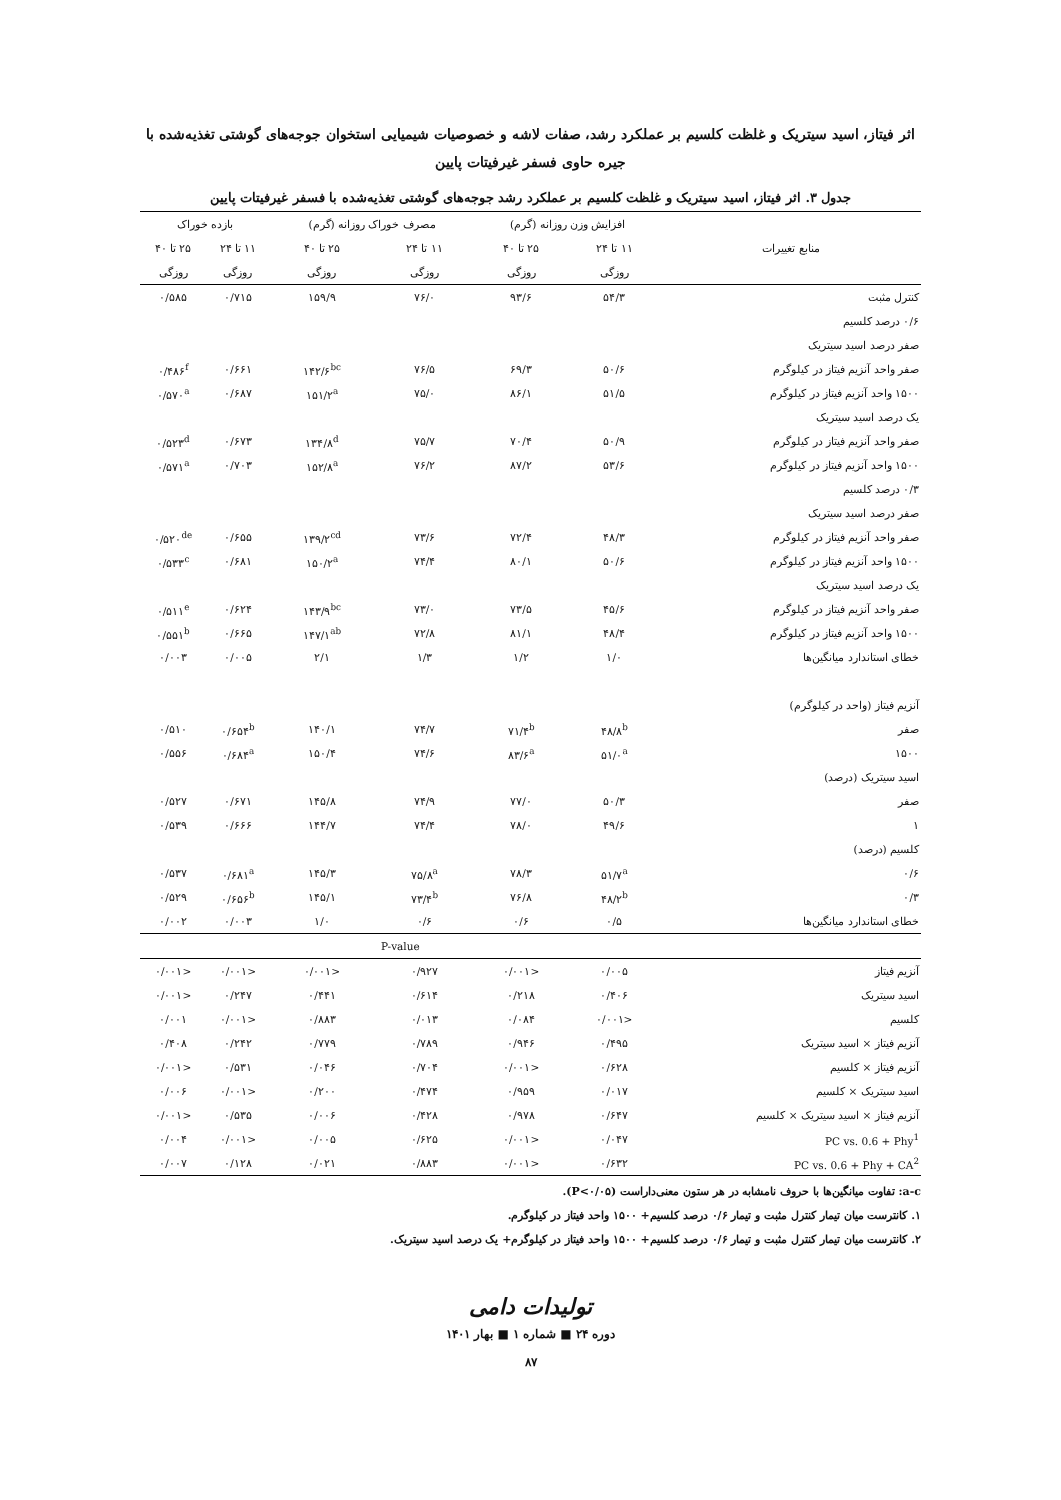اثر فیتاز، اسید سیتریک و غلظت کلسیم بر عملکرد رشد، صفات لاشه و خصوصیات شیمیایی استخوان جوجه‌های گوشتی تغذیه‌شده با
جیره حاوی فسفر غیرفیتات پایین
جدول ۳. اثر فیتاز، اسید سیتریک و غلظت کلسیم بر عملکرد رشد جوجه‌های گوشتی تغذیه‌شده با فسفر غیرفیتات پایین
| منابع تغییرات | افزایش وزن روزانه (گرم) | | مصرف خوراک روزانه (گرم) | | بازده خوراک | |
| --- | --- | --- | --- | --- | --- | --- |
| | ۱۱ تا ۲۴ | ۲۵ تا ۴۰ | ۱۱ تا ۲۴ | ۲۵ تا ۴۰ | ۱۱ تا ۲۴ | ۲۵ تا ۴۰ |
| | روزگی | روزگی | روزگی | روزگی | روزگی | روزگی |
| کنترل مثبت | ۵۴/۳ | ۹۳/۶ | ۷۶/۰ | ۱۵۹/۹ | ۰/۷۱۵ | ۰/۵۸۵ |
| ۰/۶ درصد کلسیم | | | | | | |
| صفر درصد اسید سیتریک | | | | | | |
| صفر واحد آنزیم فیتاز در کیلوگرم | ۵۰/۶ | ۶۹/۳ | ۷۶/۵ | ۱۴۲/۶<sup>bc</sup> | ۰/۶۶۱ | ۰/۴۸۶<sup>f</sup> |
| ۱۵۰۰ واحد آنزیم فیتاز در کیلوگرم | ۵۱/۵ | ۸۶/۱ | ۷۵/۰ | ۱۵۱/۲<sup>a</sup> | ۰/۶۸۷ | ۰/۵۷۰<sup>a</sup> |
| یک درصد اسید سیتریک | | | | | | |
| صفر واحد آنزیم فیتاز در کیلوگرم | ۵۰/۹ | ۷۰/۴ | ۷۵/۷ | ۱۳۴/۸<sup>d</sup> | ۰/۶۷۳ | ۰/۵۲۳<sup>d</sup> |
| ۱۵۰۰ واحد آنزیم فیتاز در کیلوگرم | ۵۳/۶ | ۸۷/۲ | ۷۶/۲ | ۱۵۲/۸<sup>a</sup> | ۰/۷۰۳ | ۰/۵۷۱<sup>a</sup> |
| ۰/۳ درصد کلسیم | | | | | | |
| صفر درصد اسید سیتریک | | | | | | |
| صفر واحد آنزیم فیتاز در کیلوگرم | ۴۸/۳ | ۷۲/۴ | ۷۳/۶ | ۱۳۹/۲<sup>cd</sup> | ۰/۶۵۵ | ۰/۵۲۰<sup>de</sup> |
| ۱۵۰۰ واحد آنزیم فیتاز در کیلوگرم | ۵۰/۶ | ۸۰/۱ | ۷۴/۴ | ۱۵۰/۲<sup>a</sup> | ۰/۶۸۱ | ۰/۵۳۳<sup>c</sup> |
| یک درصد اسید سیتریک | | | | | | |
| صفر واحد آنزیم فیتاز در کیلوگرم | ۴۵/۶ | ۷۳/۵ | ۷۳/۰ | ۱۴۳/۹<sup>bc</sup> | ۰/۶۲۴ | ۰/۵۱۱<sup>e</sup> |
| ۱۵۰۰ واحد آنزیم فیتاز در کیلوگرم | ۴۸/۴ | ۸۱/۱ | ۷۲/۸ | ۱۴۷/۱<sup>ab</sup> | ۰/۶۶۵ | ۰/۵۵۱<sup>b</sup> |
| خطای استاندارد میانگین‌ها | ۱/۰ | ۱/۲ | ۱/۳ | ۲/۱ | ۰/۰۰۵ | ۰/۰۰۳ |
| آنزیم فیتاز (واحد در کیلوگرم) | | | | | | |
| صفر | ۴۸/۸<sup>b</sup> | ۷۱/۴<sup>b</sup> | ۷۴/۷ | ۱۴۰/۱ | ۰/۶۵۴<sup>b</sup> | ۰/۵۱۰ |
| ۱۵۰۰ | ۵۱/۰<sup>a</sup> | ۸۳/۶<sup>a</sup> | ۷۴/۶ | ۱۵۰/۴ | ۰/۶۸۴<sup>a</sup> | ۰/۵۵۶ |
| اسید سیتریک (درصد) | | | | | | |
| صفر | ۵۰/۳ | ۷۷/۰ | ۷۴/۹ | ۱۴۵/۸ | ۰/۶۷۱ | ۰/۵۲۷ |
| ۱ | ۴۹/۶ | ۷۸/۰ | ۷۴/۴ | ۱۴۴/۷ | ۰/۶۶۶ | ۰/۵۳۹ |
| کلسیم (درصد) | | | | | | |
| ۰/۶ | ۵۱/۷<sup>a</sup> | ۷۸/۳ | ۷۵/۸<sup>a</sup> | ۱۴۵/۳ | ۰/۶۸۱<sup>a</sup> | ۰/۵۳۷ |
| ۰/۳ | ۴۸/۲<sup>b</sup> | ۷۶/۸ | ۷۳/۴<sup>b</sup> | ۱۴۵/۱ | ۰/۶۵۶<sup>b</sup> | ۰/۵۲۹ |
| خطای استاندارد میانگین‌ها | ۰/۵ | ۰/۶ | ۰/۶ | ۱/۰ | ۰/۰۰۳ | ۰/۰۰۲ |
| | P-value | | | | | |
| آنزیم فیتاز | ۰/۰۰۵ | <۰/۰۰۱ | ۰/۹۲۷ | <۰/۰۰۱ | <۰/۰۰۱ | <۰/۰۰۱ |
| اسید سیتریک | ۰/۴۰۶ | ۰/۲۱۸ | ۰/۶۱۴ | ۰/۴۴۱ | ۰/۲۴۷ | <۰/۰۰۱ |
| کلسیم | <۰/۰۰۱ | ۰/۰۸۴ | ۰/۰۱۳ | ۰/۸۸۳ | <۰/۰۰۱ | ۰/۰۰۱ |
| آنزیم فیتاز × اسید سیتریک | ۰/۴۹۵ | ۰/۹۴۶ | ۰/۷۸۹ | ۰/۷۷۹ | ۰/۲۴۲ | ۰/۴۰۸ |
| آنزیم فیتاز × کلسیم | ۰/۶۲۸ | <۰/۰۰۱ | ۰/۷۰۴ | ۰/۰۴۶ | ۰/۵۳۱ | <۰/۰۰۱ |
| اسید سیتریک × کلسیم | ۰/۰۱۷ | ۰/۹۵۹ | ۰/۴۷۴ | ۰/۲۰۰ | <۰/۰۰۱ | ۰/۰۰۶ |
| آنزیم فیتاز × اسید سیتریک × کلسیم | ۰/۶۴۷ | ۰/۹۷۸ | ۰/۴۲۸ | ۰/۰۰۶ | ۰/۵۳۵ | <۰/۰۰۱ |
| PC vs. 0.6 + Phy<sup>1</sup> | ۰/۰۴۷ | <۰/۰۰۱ | ۰/۶۲۵ | ۰/۰۰۵ | <۰/۰۰۱ | ۰/۰۰۴ |
| PC vs. 0.6 + Phy + CA<sup>2</sup> | ۰/۶۳۲ | <۰/۰۰۱ | ۰/۸۸۳ | ۰/۰۲۱ | ۰/۱۲۸ | ۰/۰۰۷ |
a-c: تفاوت میانگین‌ها با حروف نامشابه در هر ستون معنی‌داراست (P<۰/۰۵).
۱. کانترست میان تیمار کنترل مثبت و تیمار ۰/۶ درصد کلسیم+ ۱۵۰۰ واحد فیتاز در کیلوگرم.
۲. کانترست میان تیمار کنترل مثبت و تیمار ۰/۶ درصد کلسیم+ ۱۵۰۰ واحد فیتاز در کیلوگرم+ یک درصد اسید سیتریک.
تولیدات دامی
دوره ۲۴ ■ شماره ۱ ■ بهار ۱۴۰۱
۸۷